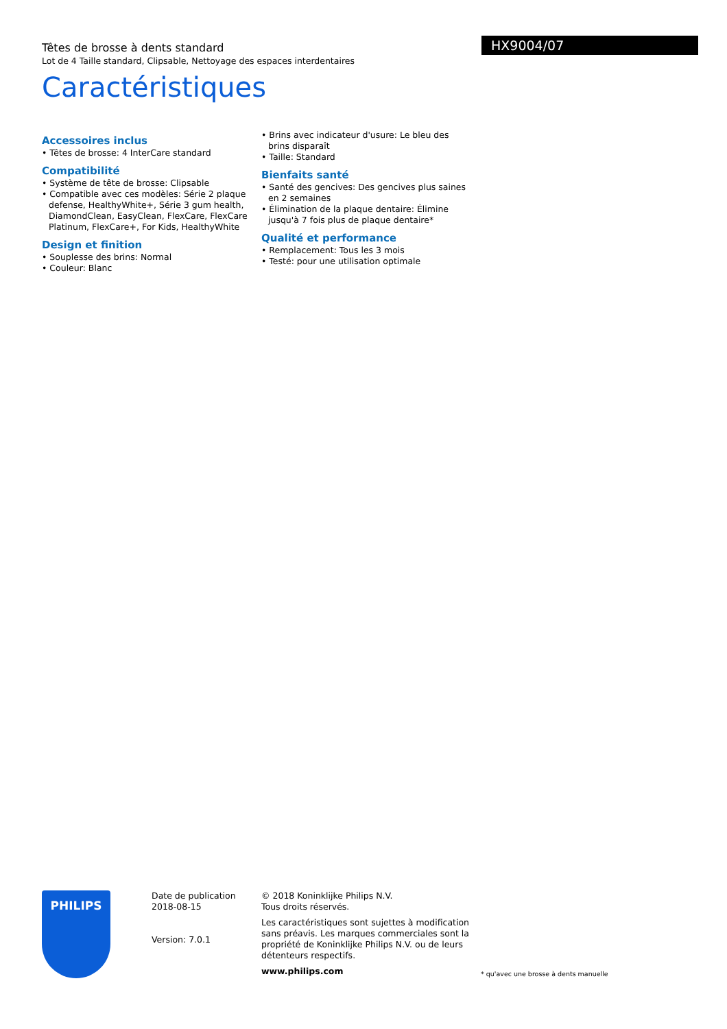HX9004/07
Têtes de brosse à dents standard
Lot de 4 Taille standard, Clipsable, Nettoyage des espaces interdentaires
Caractéristiques
Accessoires inclus
• Têtes de brosse: 4 InterCare standard
Compatibilité
• Système de tête de brosse: Clipsable
• Compatible avec ces modèles: Série 2 plaque defense, HealthyWhite+, Série 3 gum health, DiamondClean, EasyClean, FlexCare, FlexCare Platinum, FlexCare+, For Kids, HealthyWhite
Design et finition
• Souplesse des brins: Normal
• Couleur: Blanc
• Brins avec indicateur d'usure: Le bleu des brins disparaît
• Taille: Standard
Bienfaits santé
• Santé des gencives: Des gencives plus saines en 2 semaines
• Élimination de la plaque dentaire: Élimine jusqu'à 7 fois plus de plaque dentaire*
Qualité et performance
• Remplacement: Tous les 3 mois
• Testé: pour une utilisation optimale
PHILIPS
Date de publication
2018-08-15
Version: 7.0.1
© 2018 Koninklijke Philips N.V.
Tous droits réservés.
Les caractéristiques sont sujettes à modification sans préavis. Les marques commerciales sont la propriété de Koninklijke Philips N.V. ou de leurs détenteurs respectifs.
www.philips.com
* qu'avec une brosse à dents manuelle